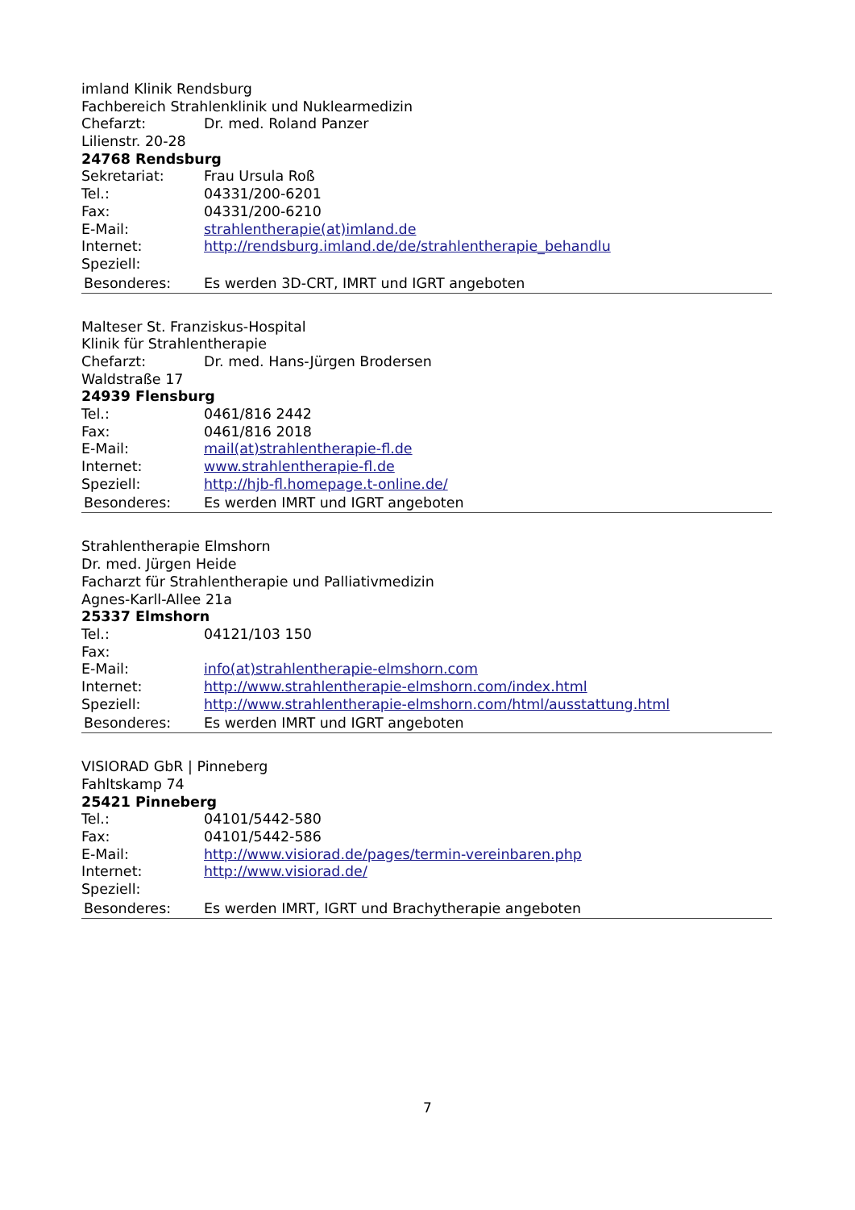imland Klinik Rendsburg
Fachbereich Strahlenklinik und Nuklearmedizin
Chefarzt: Dr. med. Roland Panzer
Lilienstr. 20-28
24768 Rendsburg
Sekretariat: Frau Ursula Roß
Tel.: 04331/200-6201
Fax: 04331/200-6210
E-Mail: strahlentherapie(at)imland.de
Internet: http://rendsburg.imland.de/de/strahlentherapie_behandlu
Speziell:
Besonderes: Es werden 3D-CRT, IMRT und IGRT angeboten
Malteser St. Franziskus-Hospital
Klinik für Strahlentherapie
Chefarzt: Dr. med. Hans-Jürgen Brodersen
Waldstraße 17
24939 Flensburg
Tel.: 0461/816 2442
Fax: 0461/816 2018
E-Mail: mail(at)strahlentherapie-fl.de
Internet: www.strahlentherapie-fl.de
Speziell: http://hjb-fl.homepage.t-online.de/
Besonderes: Es werden IMRT und IGRT angeboten
Strahlentherapie Elmshorn
Dr. med. Jürgen Heide
Facharzt für Strahlentherapie und Palliativmedizin
Agnes-Karll-Allee 21a
25337 Elmshorn
Tel.: 04121/103 150
Fax:
E-Mail: info(at)strahlentherapie-elmshorn.com
Internet: http://www.strahlentherapie-elmshorn.com/index.html
Speziell: http://www.strahlentherapie-elmshorn.com/html/ausstattung.html
Besonderes: Es werden IMRT und IGRT angeboten
VISIORAD GbR | Pinneberg
Fahltskamp 74
25421 Pinneberg
Tel.: 04101/5442-580
Fax: 04101/5442-586
E-Mail: http://www.visiorad.de/pages/termin-vereinbaren.php
Internet: http://www.visiorad.de/
Speziell:
Besonderes: Es werden IMRT, IGRT und Brachytherapie angeboten
7